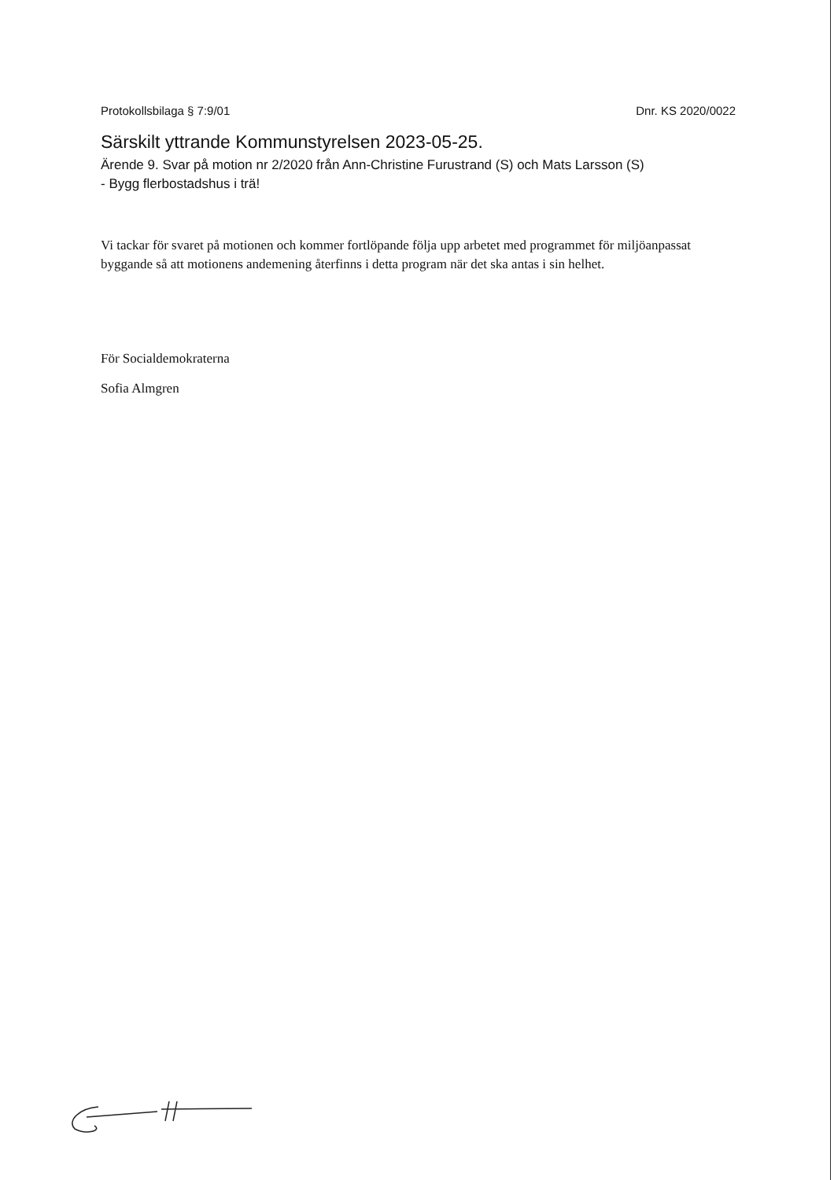Protokollsbilaga § 7:9/01 Dnr. KS 2020/0022
Särskilt yttrande Kommunstyrelsen 2023-05-25.
Ärende 9. Svar på motion nr 2/2020 från Ann-Christine Furustrand (S) och Mats Larsson (S)
- Bygg flerbostadshus i trä!
Vi tackar för svaret på motionen och kommer fortlöpande följa upp arbetet med programmet för miljöanpassat byggande så att motionens andemening återfinns i detta program när det ska antas i sin helhet.
För Socialdemokraterna
Sofia Almgren